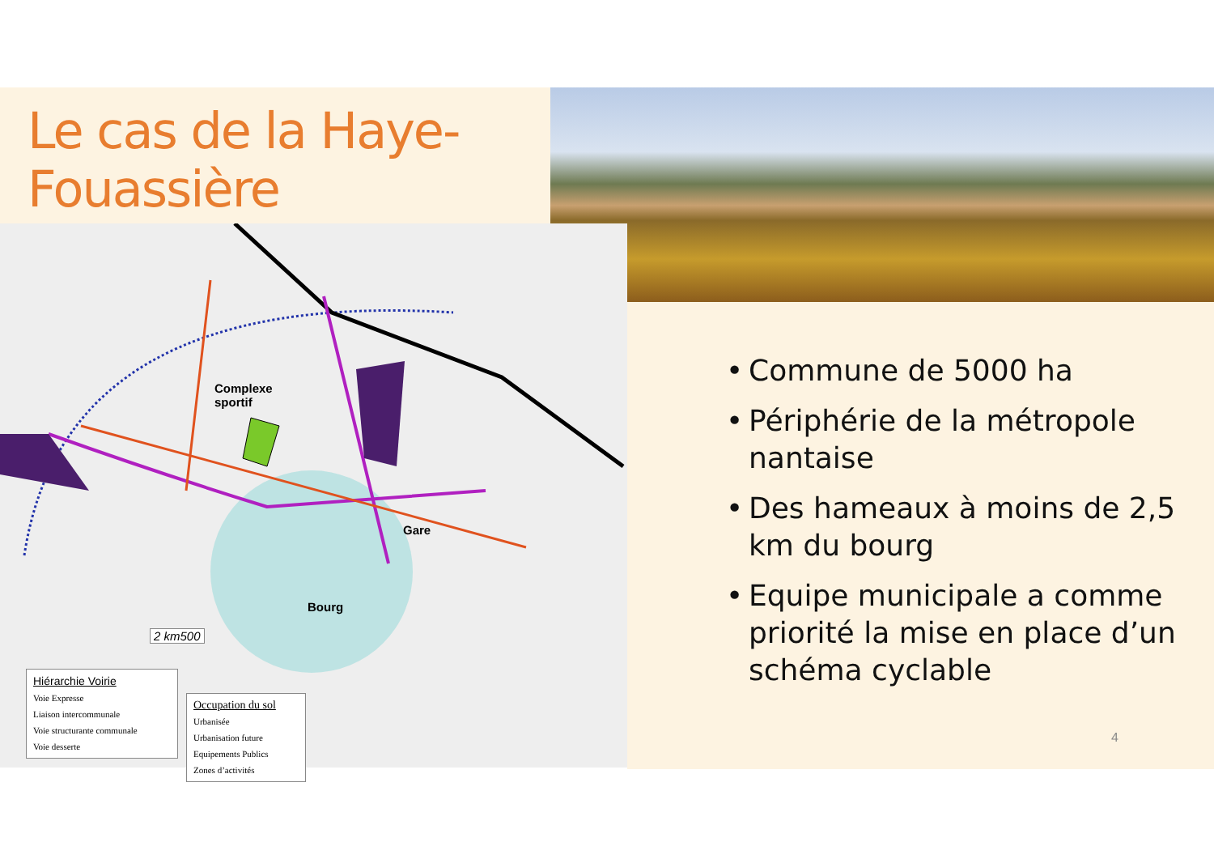Le cas de la Haye-
Fouassière
Complexe
sportif
Gare
Bourg
2 km500
Hiérarchie Voirie
Voie Expresse
Liaison intercommunale
Voie structurante communale
Voie desserte
Occupation du sol
Urbanisée
Urbanisation future
Equipements Publics
Zones d’activités
• Commune de 5000 ha
• Périphérie de la métropole nantaise
• Des hameaux à moins de 2,5 km du bourg
• Equipe municipale a comme priorité la mise en place d’un schéma cyclable
4